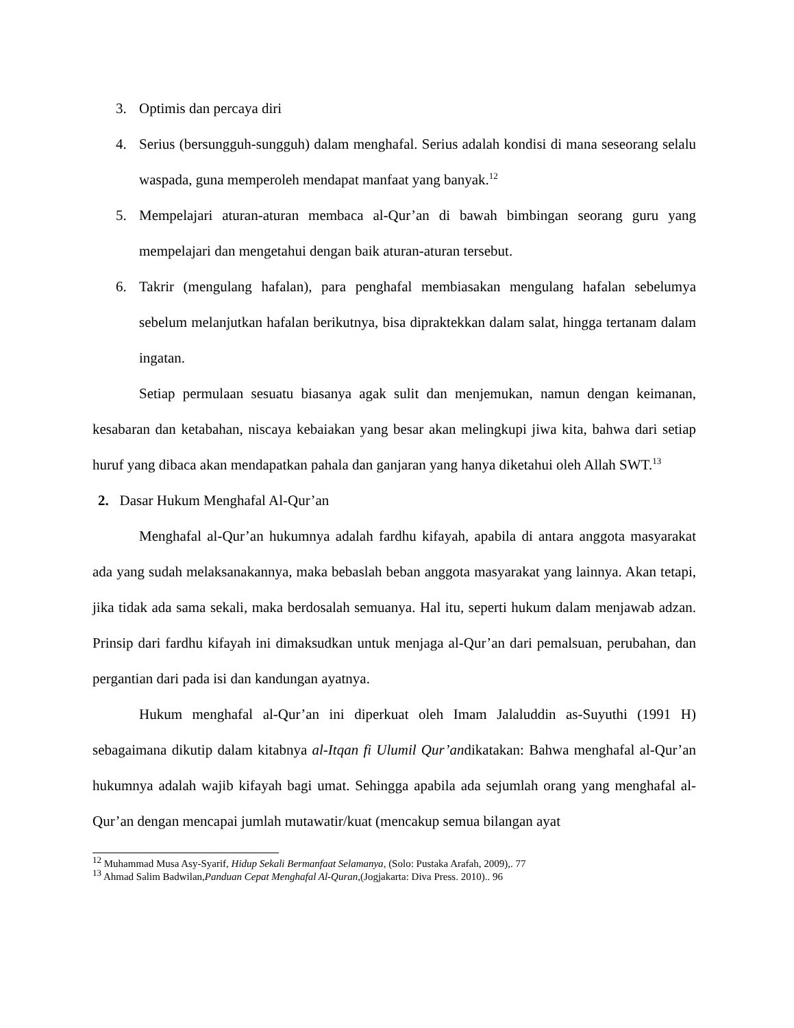3. Optimis dan percaya diri
4. Serius (bersungguh-sungguh) dalam menghafal. Serius adalah kondisi di mana seseorang selalu waspada, guna memperoleh mendapat manfaat yang banyak.<sup>12</sup>
5. Mempelajari aturan-aturan membaca al-Qur’an di bawah bimbingan seorang guru yang mempelajari dan mengetahui dengan baik aturan-aturan tersebut.
6. Takrir (mengulang hafalan), para penghafal membiasakan mengulang hafalan sebelumya sebelum melanjutkan hafalan berikutnya, bisa dipraktekkan dalam salat, hingga tertanam dalam ingatan.
Setiap permulaan sesuatu biasanya agak sulit dan menjemukan, namun dengan keimanan, kesabaran dan ketabahan, niscaya kebaiakan yang besar akan melingkupi jiwa kita, bahwa dari setiap huruf yang dibaca akan mendapatkan pahala dan ganjaran yang hanya diketahui oleh Allah SWT.<sup>13</sup>
2. Dasar Hukum Menghafal Al-Qur’an
Menghafal al-Qur’an hukumnya adalah fardhu kifayah, apabila di antara anggota masyarakat ada yang sudah melaksanakannya, maka bebaslah beban anggota masyarakat yang lainnya. Akan tetapi, jika tidak ada sama sekali, maka berdosalah semuanya. Hal itu, seperti hukum dalam menjawab adzan. Prinsip dari fardhu kifayah ini dimaksudkan untuk menjaga al-Qur’an dari pemalsuan, perubahan, dan pergantian dari pada isi dan kandungan ayatnya.
Hukum menghafal al-Qur’an ini diperkuat oleh Imam Jalaluddin as-Suyuthi (1991 H) sebagaimana dikutip dalam kitabnya al-Itqan fi Ulumil Qur’andikatakan: Bahwa menghafal al-Qur’an hukumnya adalah wajib kifayah bagi umat. Sehingga apabila ada sejumlah orang yang menghafal al-Qur’an dengan mencapai jumlah mutawatir/kuat (mencakup semua bilangan ayat
<sup>12</sup> Muhammad Musa Asy-Syarif, Hidup Sekali Bermanfaat Selamanya, (Solo: Pustaka Arafah, 2009),. 77
<sup>13</sup> Ahmad Salim Badwilan,Panduan Cepat Menghafal Al-Quran,(Jogjakarta: Diva Press. 2010).. 96